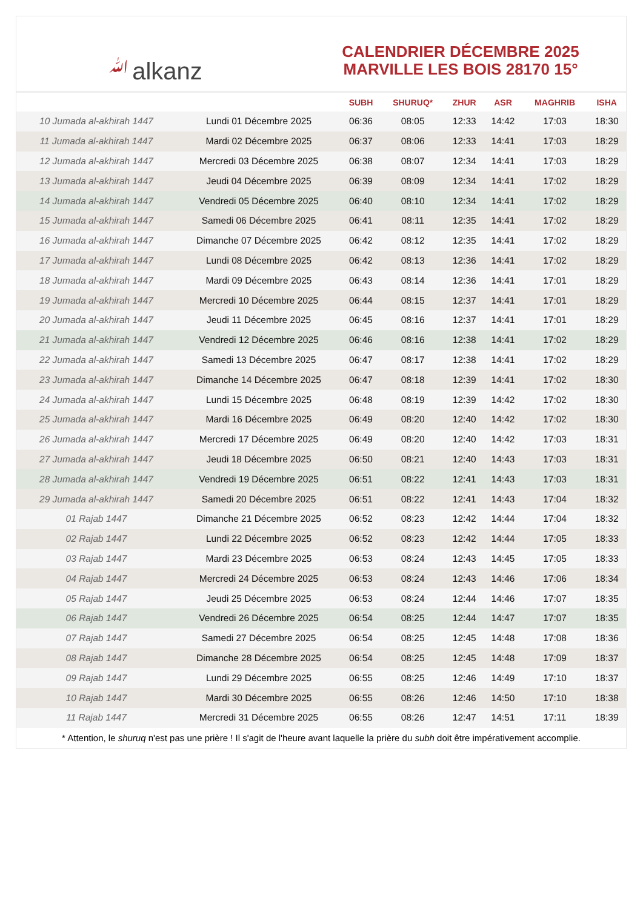ﷲalkanz
CALENDRIER DÉCEMBRE 2025
MARVILLE LES BOIS 28170 15°
| | | SUBH | SHURUQ* | ZHUR | ASR | MAGHRIB | ISHA |
| --- | --- | --- | --- | --- | --- | --- | --- |
| 10 Jumada al-akhirah 1447 | Lundi 01 Décembre 2025 | 06:36 | 08:05 | 12:33 | 14:42 | 17:03 | 18:30 |
| 11 Jumada al-akhirah 1447 | Mardi 02 Décembre 2025 | 06:37 | 08:06 | 12:33 | 14:41 | 17:03 | 18:29 |
| 12 Jumada al-akhirah 1447 | Mercredi 03 Décembre 2025 | 06:38 | 08:07 | 12:34 | 14:41 | 17:03 | 18:29 |
| 13 Jumada al-akhirah 1447 | Jeudi 04 Décembre 2025 | 06:39 | 08:09 | 12:34 | 14:41 | 17:02 | 18:29 |
| 14 Jumada al-akhirah 1447 | Vendredi 05 Décembre 2025 | 06:40 | 08:10 | 12:34 | 14:41 | 17:02 | 18:29 |
| 15 Jumada al-akhirah 1447 | Samedi 06 Décembre 2025 | 06:41 | 08:11 | 12:35 | 14:41 | 17:02 | 18:29 |
| 16 Jumada al-akhirah 1447 | Dimanche 07 Décembre 2025 | 06:42 | 08:12 | 12:35 | 14:41 | 17:02 | 18:29 |
| 17 Jumada al-akhirah 1447 | Lundi 08 Décembre 2025 | 06:42 | 08:13 | 12:36 | 14:41 | 17:02 | 18:29 |
| 18 Jumada al-akhirah 1447 | Mardi 09 Décembre 2025 | 06:43 | 08:14 | 12:36 | 14:41 | 17:01 | 18:29 |
| 19 Jumada al-akhirah 1447 | Mercredi 10 Décembre 2025 | 06:44 | 08:15 | 12:37 | 14:41 | 17:01 | 18:29 |
| 20 Jumada al-akhirah 1447 | Jeudi 11 Décembre 2025 | 06:45 | 08:16 | 12:37 | 14:41 | 17:01 | 18:29 |
| 21 Jumada al-akhirah 1447 | Vendredi 12 Décembre 2025 | 06:46 | 08:16 | 12:38 | 14:41 | 17:02 | 18:29 |
| 22 Jumada al-akhirah 1447 | Samedi 13 Décembre 2025 | 06:47 | 08:17 | 12:38 | 14:41 | 17:02 | 18:29 |
| 23 Jumada al-akhirah 1447 | Dimanche 14 Décembre 2025 | 06:47 | 08:18 | 12:39 | 14:41 | 17:02 | 18:30 |
| 24 Jumada al-akhirah 1447 | Lundi 15 Décembre 2025 | 06:48 | 08:19 | 12:39 | 14:42 | 17:02 | 18:30 |
| 25 Jumada al-akhirah 1447 | Mardi 16 Décembre 2025 | 06:49 | 08:20 | 12:40 | 14:42 | 17:02 | 18:30 |
| 26 Jumada al-akhirah 1447 | Mercredi 17 Décembre 2025 | 06:49 | 08:20 | 12:40 | 14:42 | 17:03 | 18:31 |
| 27 Jumada al-akhirah 1447 | Jeudi 18 Décembre 2025 | 06:50 | 08:21 | 12:40 | 14:43 | 17:03 | 18:31 |
| 28 Jumada al-akhirah 1447 | Vendredi 19 Décembre 2025 | 06:51 | 08:22 | 12:41 | 14:43 | 17:03 | 18:31 |
| 29 Jumada al-akhirah 1447 | Samedi 20 Décembre 2025 | 06:51 | 08:22 | 12:41 | 14:43 | 17:04 | 18:32 |
| 01 Rajab 1447 | Dimanche 21 Décembre 2025 | 06:52 | 08:23 | 12:42 | 14:44 | 17:04 | 18:32 |
| 02 Rajab 1447 | Lundi 22 Décembre 2025 | 06:52 | 08:23 | 12:42 | 14:44 | 17:05 | 18:33 |
| 03 Rajab 1447 | Mardi 23 Décembre 2025 | 06:53 | 08:24 | 12:43 | 14:45 | 17:05 | 18:33 |
| 04 Rajab 1447 | Mercredi 24 Décembre 2025 | 06:53 | 08:24 | 12:43 | 14:46 | 17:06 | 18:34 |
| 05 Rajab 1447 | Jeudi 25 Décembre 2025 | 06:53 | 08:24 | 12:44 | 14:46 | 17:07 | 18:35 |
| 06 Rajab 1447 | Vendredi 26 Décembre 2025 | 06:54 | 08:25 | 12:44 | 14:47 | 17:07 | 18:35 |
| 07 Rajab 1447 | Samedi 27 Décembre 2025 | 06:54 | 08:25 | 12:45 | 14:48 | 17:08 | 18:36 |
| 08 Rajab 1447 | Dimanche 28 Décembre 2025 | 06:54 | 08:25 | 12:45 | 14:48 | 17:09 | 18:37 |
| 09 Rajab 1447 | Lundi 29 Décembre 2025 | 06:55 | 08:25 | 12:46 | 14:49 | 17:10 | 18:37 |
| 10 Rajab 1447 | Mardi 30 Décembre 2025 | 06:55 | 08:26 | 12:46 | 14:50 | 17:10 | 18:38 |
| 11 Rajab 1447 | Mercredi 31 Décembre 2025 | 06:55 | 08:26 | 12:47 | 14:51 | 17:11 | 18:39 |
* Attention, le shuruq n'est pas une prière ! Il s'agit de l'heure avant laquelle la prière du subh doit être impérativement accomplie.